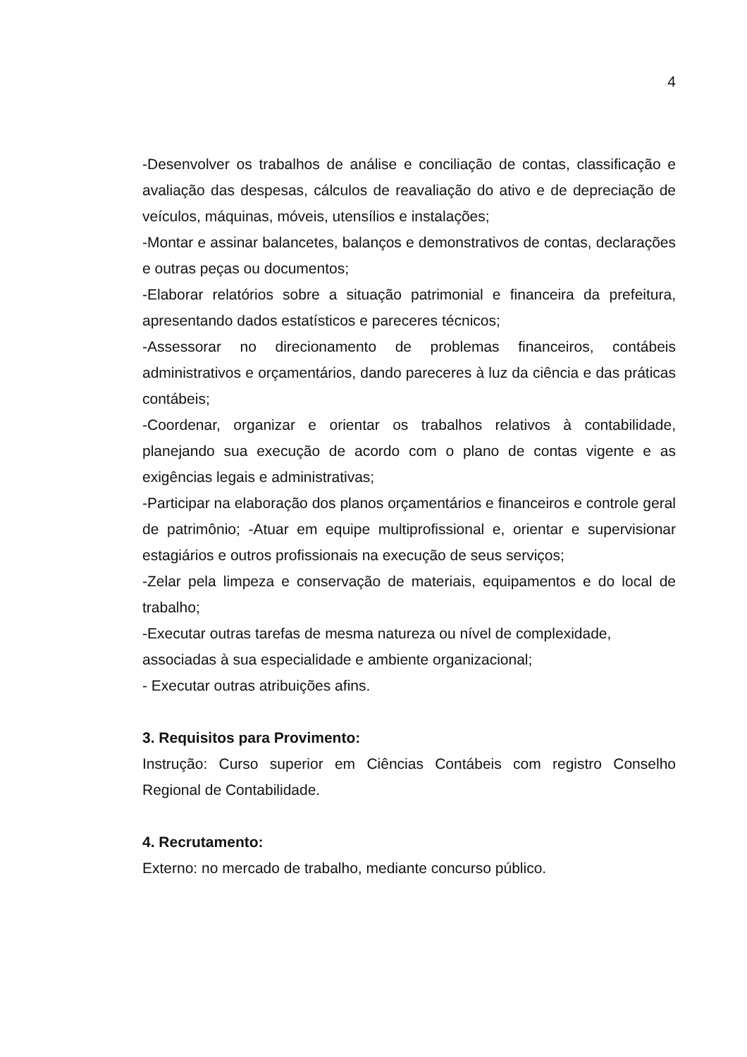4
-Desenvolver os trabalhos de análise e conciliação de contas, classificação e avaliação das despesas, cálculos de reavaliação do ativo e de depreciação de veículos, máquinas, móveis, utensílios e instalações;
-Montar e assinar balancetes, balanços e demonstrativos de contas, declarações e outras peças ou documentos;
-Elaborar relatórios sobre a situação patrimonial e financeira da prefeitura, apresentando dados estatísticos e pareceres técnicos;
-Assessorar no direcionamento de problemas financeiros, contábeis administrativos e orçamentários, dando pareceres à luz da ciência e das práticas contábeis;
-Coordenar, organizar e orientar os trabalhos relativos à contabilidade, planejando sua execução de acordo com o plano de contas vigente e as exigências legais e administrativas;
-Participar na elaboração dos planos orçamentários e financeiros e controle geral de patrimônio; -Atuar em equipe multiprofissional e, orientar e supervisionar estagiários e outros profissionais na execução de seus serviços;
-Zelar pela limpeza e conservação de materiais, equipamentos e do local de trabalho;
-Executar outras tarefas de mesma natureza ou nível de complexidade,
associadas à sua especialidade e ambiente organizacional;
- Executar outras atribuições afins.
3. Requisitos para Provimento:
Instrução: Curso superior em Ciências Contábeis com registro Conselho Regional de Contabilidade.
4. Recrutamento:
Externo: no mercado de trabalho, mediante concurso público.